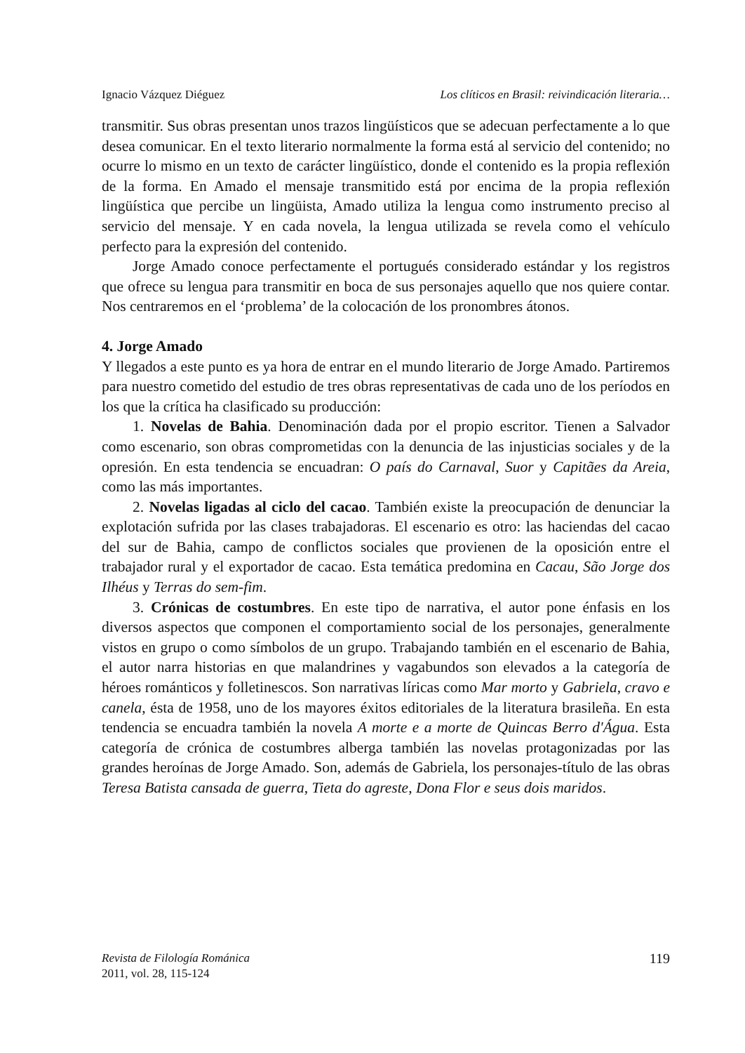Ignacio Vázquez Diéguez Los clíticos en Brasil: reivindicación literaria…
transmitir. Sus obras presentan unos trazos lingüísticos que se adecuan perfectamente a lo que desea comunicar. En el texto literario normalmente la forma está al servicio del contenido; no ocurre lo mismo en un texto de carácter lingüístico, donde el contenido es la propia reflexión de la forma. En Amado el mensaje transmitido está por encima de la propia reflexión lingüística que percibe un lingüista, Amado utiliza la lengua como instrumento preciso al servicio del mensaje. Y en cada novela, la lengua utilizada se revela como el vehículo perfecto para la expresión del contenido.
Jorge Amado conoce perfectamente el portugués considerado estándar y los registros que ofrece su lengua para transmitir en boca de sus personajes aquello que nos quiere contar. Nos centraremos en el ‘problema’ de la colocación de los pronombres átonos.
4. Jorge Amado
Y llegados a este punto es ya hora de entrar en el mundo literario de Jorge Amado. Partiremos para nuestro cometido del estudio de tres obras representativas de cada uno de los períodos en los que la crítica ha clasificado su producción:
1. Novelas de Bahia. Denominación dada por el propio escritor. Tienen a Salvador como escenario, son obras comprometidas con la denuncia de las injusticias sociales y de la opresión. En esta tendencia se encuadran: O país do Carnaval, Suor y Capitães da Areia, como las más importantes.
2. Novelas ligadas al ciclo del cacao. También existe la preocupación de denunciar la explotación sufrida por las clases trabajadoras. El escenario es otro: las haciendas del cacao del sur de Bahia, campo de conflictos sociales que provienen de la oposición entre el trabajador rural y el exportador de cacao. Esta temática predomina en Cacau, São Jorge dos Ilhéus y Terras do sem-fim.
3. Crónicas de costumbres. En este tipo de narrativa, el autor pone énfasis en los diversos aspectos que componen el comportamiento social de los personajes, generalmente vistos en grupo o como símbolos de un grupo. Trabajando también en el escenario de Bahia, el autor narra historias en que malandrines y vagabundos son elevados a la categoría de héroes románticos y folletinescos. Son narrativas líricas como Mar morto y Gabriela, cravo e canela, ésta de 1958, uno de los mayores éxitos editoriales de la literatura brasileña. En esta tendencia se encuadra también la novela A morte e a morte de Quincas Berro d'Água. Esta categoría de crónica de costumbres alberga también las novelas protagonizadas por las grandes heroínas de Jorge Amado. Son, además de Gabriela, los personajes-título de las obras Teresa Batista cansada de guerra, Tieta do agreste, Dona Flor e seus dois maridos.
Revista de Filología Románica
2011, vol. 28, 115-124
119